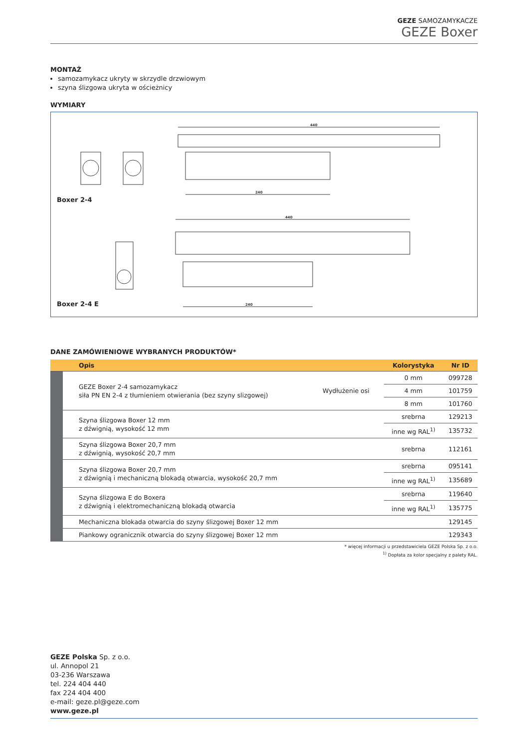GEZE SAMOZAMYKACZE
GEZE Boxer
MONTAŻ
samozamykacz ukryty w skrzydle drzwiowym
szyna ślizgowa ukryta w ościeżnicy
WYMIARY
440
240
440
240
Boxer 2-4
Boxer 2-4 E
DANE ZAMÓWIENIOWE WYBRANYCH PRODUKTÓW*
| | Opis | | Kolorystyka | Nr ID |
| --- | --- | --- | --- | --- |
| | GEZE Boxer 2-4 samozamykacz siła PN EN 2-4 z tłumieniem otwierania (bez szyny slizgowej) | Wydłużenie osi | 0 mm | 099728 |
| | | | 4 mm | 101759 |
| | | | 8 mm | 101760 |
| | Szyna ślizgowa Boxer 12 mm z dźwignią, wysokość 12 mm | | srebrna | 129213 |
| | | | inne wg RAL<sup>1)</sup> | 135732 |
| | Szyna ślizgowa Boxer 20,7 mm z dźwignią, wysokość 20,7 mm | | srebrna | 112161 |
| | Szyna ślizgowa Boxer 20,7 mm z dźwignią i mechaniczną blokadą otwarcia, wysokość 20,7 mm | | srebrna | 095141 |
| | | | inne wg RAL<sup>1)</sup> | 135689 |
| | Szyna ślizgowa E do Boxera z dźwignią i elektromechaniczną blokadą otwarcia | | srebrna | 119640 |
| | | | inne wg RAL<sup>1)</sup> | 135775 |
| | Mechaniczna blokada otwarcia do szyny ślizgowej Boxer 12 mm | | | 129145 |
| | Piankowy ogranicznik otwarcia do szyny ślizgowej Boxer 12 mm | | | 129343 |
* więcej informacji u przedstawiciela GEZE Polska Sp. z o.o.
<sup>1)</sup> Dopłata za kolor specjalny z palety RAL.
GEZE Polska Sp. z o.o.
ul. Annopol 21
03-236 Warszawa
tel. 224 404 440
fax 224 404 400
e-mail: geze.pl@geze.com
www.geze.pl